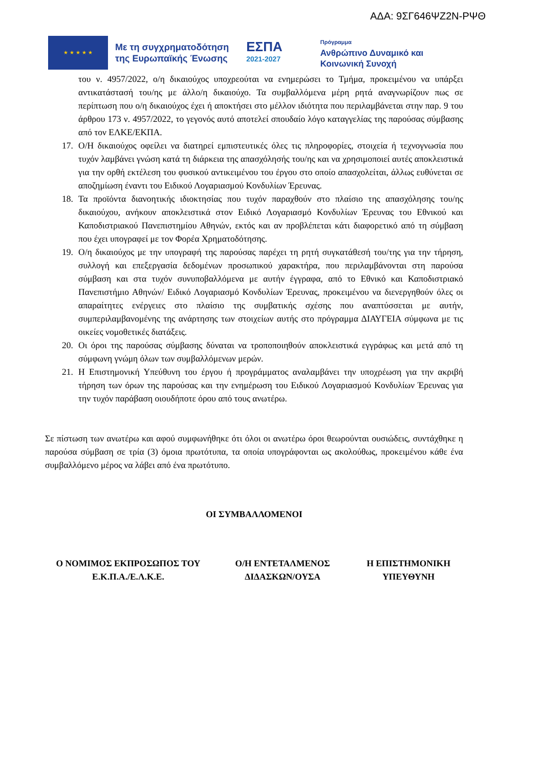ΑΔΑ: 9ΣΓ646ΨΖ2Ν-ΡΨΘ
★ ★ ★ ★ ★
Με τη συγχρηματοδότηση
της Ευρωπαϊκής Ένωσης
ΕΣΠΑ
2021-2027
Πρόγραμμα
Ανθρώπινο Δυναμικό και
Κοινωνική Συνοχή
του ν. 4957/2022, ο/η δικαιούχος υποχρεούται να ενημερώσει το Τμήμα, προκειμένου να υπάρξει αντικατάστασή του/ης με άλλο/η δικαιούχο. Τα συμβαλλόμενα μέρη ρητά αναγνωρίζουν πως σε περίπτωση που ο/η δικαιούχος έχει ή αποκτήσει στο μέλλον ιδιότητα που περιλαμβάνεται στην παρ. 9 του άρθρου 173 ν. 4957/2022, το γεγονός αυτό αποτελεί σπουδαίο λόγο καταγγελίας της παρούσας σύμβασης από τον ΕΛΚΕ/ΕΚΠΑ.
17. Ο/Η δικαιούχος οφείλει να διατηρεί εμπιστευτικές όλες τις πληροφορίες, στοιχεία ή τεχνογνωσία που τυχόν λαμβάνει γνώση κατά τη διάρκεια της απασχόλησής του/ης και να χρησιμοποιεί αυτές αποκλειστικά για την ορθή εκτέλεση του φυσικού αντικειμένου του έργου στο οποίο απασχολείται, άλλως ευθύνεται σε αποζημίωση έναντι του Ειδικού Λογαριασμού Κονδυλίων Έρευνας.
18. Τα προϊόντα διανοητικής ιδιοκτησίας που τυχόν παραχθούν στο πλαίσιο της απασχόλησης του/ης δικαιούχου, ανήκουν αποκλειστικά στον Ειδικό Λογαριασμό Κονδυλίων Έρευνας του Εθνικού και Καποδιστριακού Πανεπιστημίου Αθηνών, εκτός και αν προβλέπεται κάτι διαφορετικό από τη σύμβαση που έχει υπογραφεί με τον Φορέα Χρηματοδότησης.
19. Ο/η δικαιούχος με την υπογραφή της παρούσας παρέχει τη ρητή συγκατάθεσή του/της για την τήρηση, συλλογή και επεξεργασία δεδομένων προσωπικού χαρακτήρα, που περιλαμβάνονται στη παρούσα σύμβαση και στα τυχόν συνυποβαλλόμενα με αυτήν έγγραφα, από το Εθνικό και Καποδιστριακό Πανεπιστήμιο Αθηνών/ Ειδικό Λογαριασμό Κονδυλίων Έρευνας, προκειμένου να διενεργηθούν όλες οι απαραίτητες ενέργειες στο πλαίσιο της συμβατικής σχέσης που αναπτύσσεται με αυτήν, συμπεριλαμβανομένης της ανάρτησης των στοιχείων αυτής στο πρόγραμμα ΔΙΑΥΓΕΙΑ σύμφωνα με τις οικείες νομοθετικές διατάξεις.
20. Οι όροι της παρούσας σύμβασης δύναται να τροποποιηθούν αποκλειστικά εγγράφως και μετά από τη σύμφωνη γνώμη όλων των συμβαλλόμενων μερών.
21. Η Επιστημονική Υπεύθυνη του έργου ή προγράμματος αναλαμβάνει την υποχρέωση για την ακριβή τήρηση των όρων της παρούσας και την ενημέρωση του Ειδικού Λογαριασμού Κονδυλίων Έρευνας για την τυχόν παράβαση οιουδήποτε όρου από τους ανωτέρω.
Σε πίστωση των ανωτέρω και αφού συμφωνήθηκε ότι όλοι οι ανωτέρω όροι θεωρούνται ουσιώδεις, συντάχθηκε η παρούσα σύμβαση σε τρία (3) όμοια πρωτότυπα, τα οποία υπογράφονται ως ακολούθως, προκειμένου κάθε ένα συμβαλλόμενο μέρος να λάβει από ένα πρωτότυπο.
ΟΙ ΣΥΜΒΑΛΛΟΜΕΝΟΙ
Ο ΝΟΜΙΜΟΣ ΕΚΠΡΟΣΩΠΟΣ ΤΟΥ
Ε.Κ.Π.Α./Ε.Λ.Κ.Ε.
Ο/Η ΕΝΤΕΤΑΛΜΕΝΟΣ
ΔΙΔΑΣΚΩΝ/ΟΥΣΑ
Η ΕΠΙΣΤΗΜΟΝΙΚΗ
ΥΠΕΥΘΥΝΗ